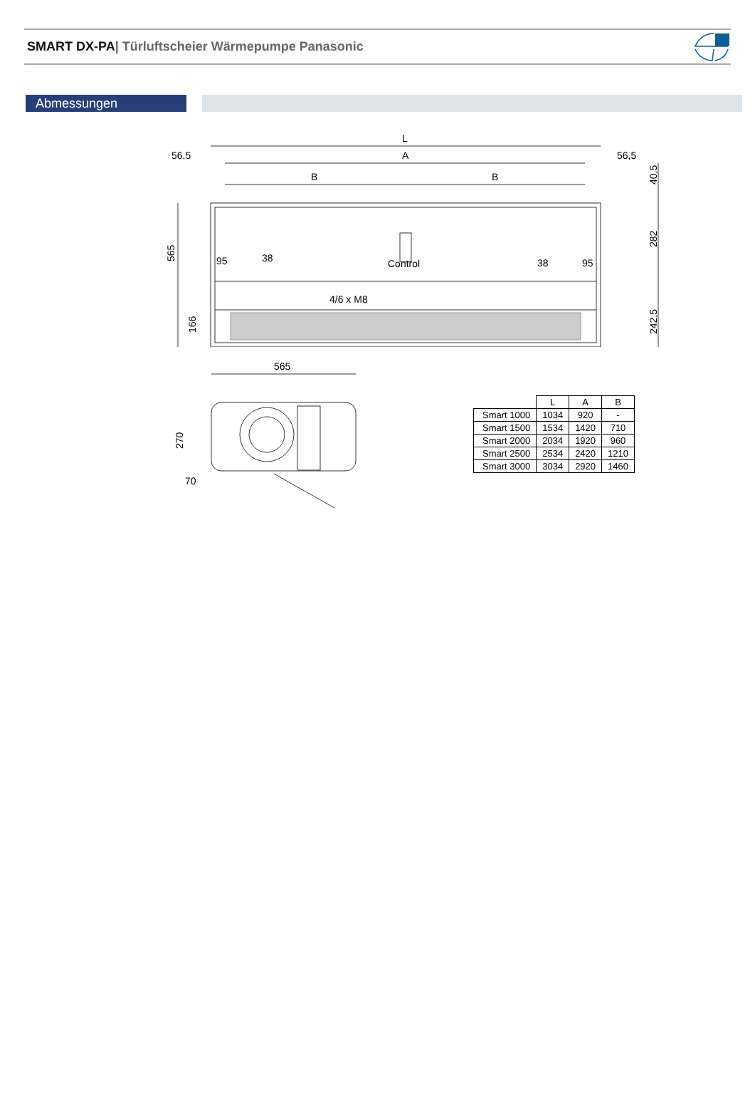SMART DX-PA| Türluftscheier Wärmepumpe Panasonic
Abmessungen
L
A
56,5
56,5
B
B
Control
4/6 x M8
95
38
38
95
565
166
40,5
282
242,5
565
270
70
| | L | A | B |
| --- | --- | --- | --- |
| Smart 1000 | 1034 | 920 | - |
| Smart 1500 | 1534 | 1420 | 710 |
| Smart 2000 | 2034 | 1920 | 960 |
| Smart 2500 | 2534 | 2420 | 1210 |
| Smart 3000 | 3034 | 2920 | 1460 |